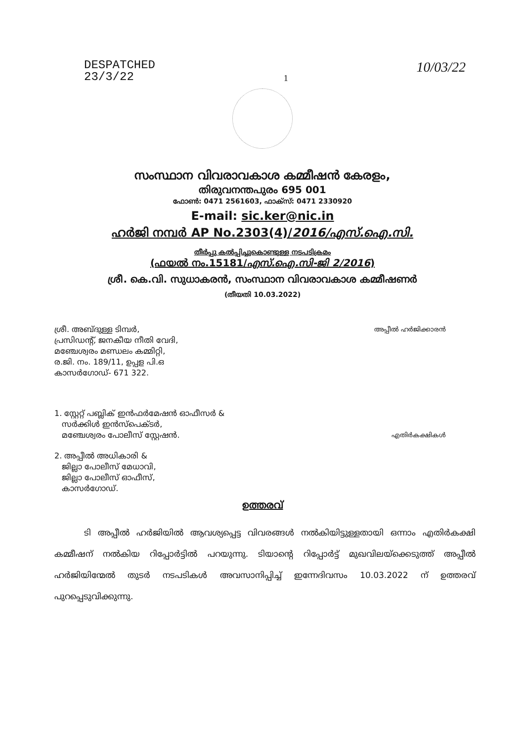DESPATCHED
23/3/22
1
10/03/22
സംസ്ഥാന വിവരാവകാശ കമ്മീഷൻ കേരളം,
തിരുവനന്തപുരം 695 001
ഫോൺ: 0471 2561603, ഫാക്സ്: 0471 2330920
E-mail: sic.ker@nic.in
ഹർജി നമ്പർ AP No.2303(4)/2016/എസ്.ഐ.സി.
തീർപ്പു കൽപ്പിച്ചുകൊണ്ടുള്ള നടപടിക്രമം
(ഫയൽ നം.15181/എസ്.ഐ.സി-ജി 2/2016)
ശ്രീ. കെ.വി. സുധാകരൻ, സംസ്ഥാന വിവരാവകാശ കമ്മീഷണർ
(തീയതി 10.03.2022)
ശ്രീ. അബ്ദുള്ള ടിമ്പർ,
പ്രസിഡന്റ്, ജനകീയ നീതി വേദി,
മഞ്ചേശ്വരം മണ്ഡലം കമ്മിറ്റി,
ര.ജി. നം. 189/11, ഉപ്പള പി.ഒ
കാസർഗോഡ്- 671 322.
അപ്പീൽ ഹർജിക്കാരൻ
1. സ്റ്റേറ്റ് പബ്ലിക് ഇൻഫർമേഷൻ ഓഫീസർ &
സർക്കിൾ ഇൻസ്പെക്ടർ,
മഞ്ചേശ്വരം പോലീസ് സ്റ്റേഷൻ.
എതിർകക്ഷികൾ
2. അപ്പീൽ അധികാരി &
ജില്ലാ പോലീസ് മേധാവി,
ജില്ലാ പോലീസ് ഓഫീസ്,
കാസർഗോഡ്.
ഉത്തരവ്
ടി അപ്പീൽ ഹർജിയിൽ ആവശ്യപ്പെട്ട വിവരങ്ങൾ നൽകിയിട്ടുള്ളതായി ഒന്നാം എതിർകക്ഷി കമ്മീഷന് നൽകിയ റിപ്പോർട്ടിൽ പറയുന്നു. ടിയാന്റെ റിപ്പോർട്ട് മുഖവിലയ്ക്കെടുത്ത് അപ്പീൽ ഹർജിയിന്മേൽ തുടർ നടപടികൾ അവസാനിപ്പിച്ച് ഇന്നേദിവസം 10.03.2022 ന് ഉത്തരവ് പുറപ്പെടുവിക്കുന്നു.